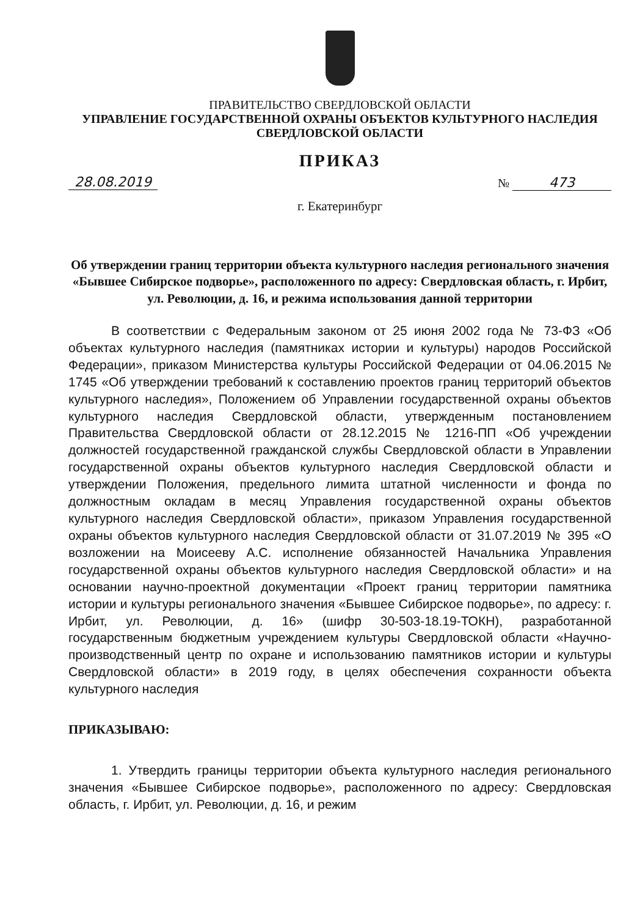ПРАВИТЕЛЬСТВО СВЕРДЛОВСКОЙ ОБЛАСТИ
УПРАВЛЕНИЕ ГОСУДАРСТВЕННОЙ ОХРАНЫ ОБЪЕКТОВ КУЛЬТУРНОГО НАСЛЕДИЯ
СВЕРДЛОВСКОЙ ОБЛАСТИ
ПРИКАЗ
28.08.2019 № 473
г. Екатеринбург
Об утверждении границ территории объекта культурного наследия регионального значения «Бывшее Сибирское подворье», расположенного по адресу: Свердловская область, г. Ирбит, ул. Революции, д. 16, и режима использования данной территории
В соответствии с Федеральным законом от 25 июня 2002 года № 73-ФЗ «Об объектах культурного наследия (памятниках истории и культуры) народов Российской Федерации», приказом Министерства культуры Российской Федерации от 04.06.2015 № 1745 «Об утверждении требований к составлению проектов границ территорий объектов культурного наследия», Положением об Управлении государственной охраны объектов культурного наследия Свердловской области, утвержденным постановлением Правительства Свердловской области от 28.12.2015 № 1216-ПП «Об учреждении должностей государственной гражданской службы Свердловской области в Управлении государственной охраны объектов культурного наследия Свердловской области и утверждении Положения, предельного лимита штатной численности и фонда по должностным окладам в месяц Управления государственной охраны объектов культурного наследия Свердловской области», приказом Управления государственной охраны объектов культурного наследия Свердловской области от 31.07.2019 № 395 «О возложении на Моисееву А.С. исполнение обязанностей Начальника Управления государственной охраны объектов культурного наследия Свердловской области» и на основании научно-проектной документации «Проект границ территории памятника истории и культуры регионального значения «Бывшее Сибирское подворье», по адресу: г. Ирбит, ул. Революции, д. 16» (шифр 30-503-18.19-ТОКН), разработанной государственным бюджетным учреждением культуры Свердловской области «Научно-производственный центр по охране и использованию памятников истории и культуры Свердловской области» в 2019 году, в целях обеспечения сохранности объекта культурного наследия
ПРИКАЗЫВАЮ:
1. Утвердить границы территории объекта культурного наследия регионального значения «Бывшее Сибирское подворье», расположенного по адресу: Свердловская область, г. Ирбит, ул. Революции, д. 16, и режим